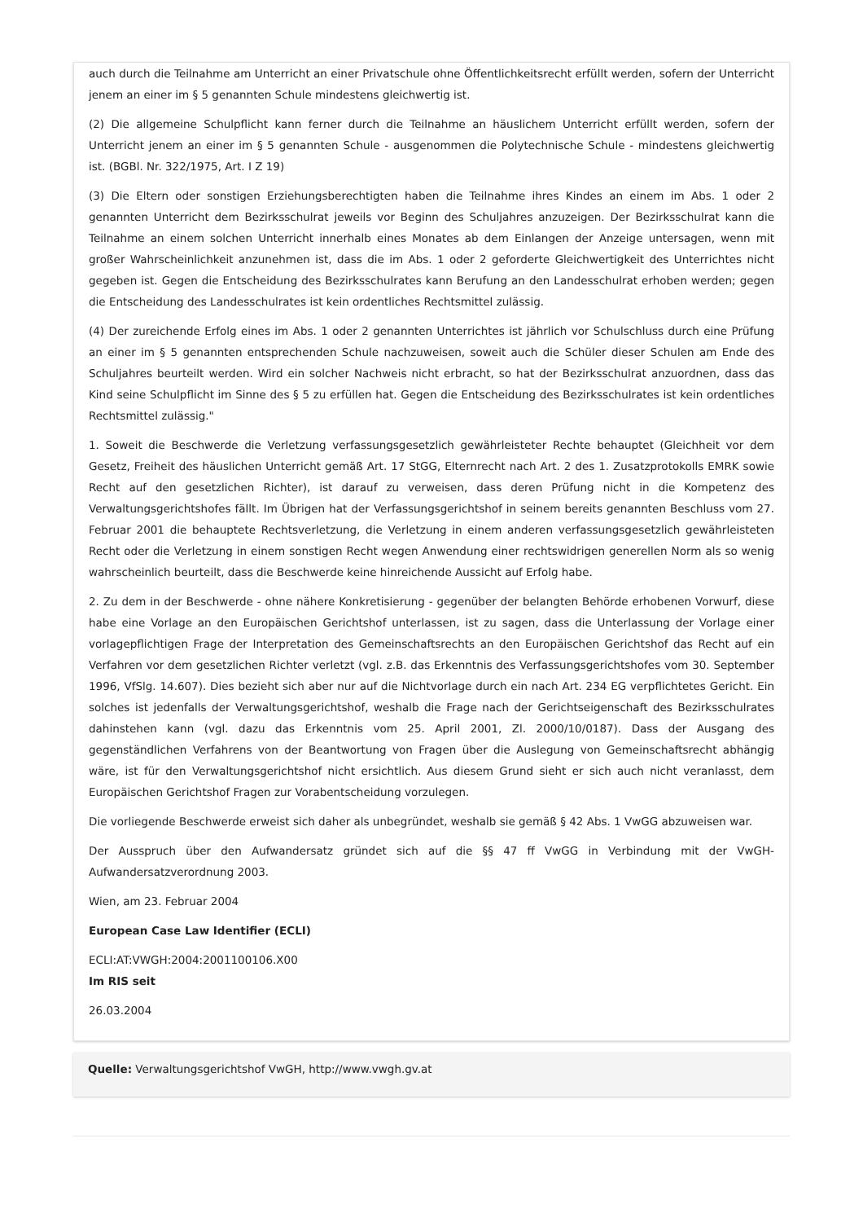auch durch die Teilnahme am Unterricht an einer Privatschule ohne Öffentlichkeitsrecht erfüllt werden, sofern der Unterricht jenem an einer im § 5 genannten Schule mindestens gleichwertig ist.
(2) Die allgemeine Schulpflicht kann ferner durch die Teilnahme an häuslichem Unterricht erfüllt werden, sofern der Unterricht jenem an einer im § 5 genannten Schule - ausgenommen die Polytechnische Schule - mindestens gleichwertig ist. (BGBl. Nr. 322/1975, Art. I Z 19)
(3) Die Eltern oder sonstigen Erziehungsberechtigten haben die Teilnahme ihres Kindes an einem im Abs. 1 oder 2 genannten Unterricht dem Bezirksschulrat jeweils vor Beginn des Schuljahres anzuzeigen. Der Bezirksschulrat kann die Teilnahme an einem solchen Unterricht innerhalb eines Monates ab dem Einlangen der Anzeige untersagen, wenn mit großer Wahrscheinlichkeit anzunehmen ist, dass die im Abs. 1 oder 2 geforderte Gleichwertigkeit des Unterrichtes nicht gegeben ist. Gegen die Entscheidung des Bezirksschulrates kann Berufung an den Landesschulrat erhoben werden; gegen die Entscheidung des Landesschulrates ist kein ordentliches Rechtsmittel zulässig.
(4) Der zureichende Erfolg eines im Abs. 1 oder 2 genannten Unterrichtes ist jährlich vor Schulschluss durch eine Prüfung an einer im § 5 genannten entsprechenden Schule nachzuweisen, soweit auch die Schüler dieser Schulen am Ende des Schuljahres beurteilt werden. Wird ein solcher Nachweis nicht erbracht, so hat der Bezirksschulrat anzuordnen, dass das Kind seine Schulpflicht im Sinne des § 5 zu erfüllen hat. Gegen die Entscheidung des Bezirksschulrates ist kein ordentliches Rechtsmittel zulässig."
1. Soweit die Beschwerde die Verletzung verfassungsgesetzlich gewährleisteter Rechte behauptet (Gleichheit vor dem Gesetz, Freiheit des häuslichen Unterricht gemäß Art. 17 StGG, Elternrecht nach Art. 2 des 1. Zusatzprotokolls EMRK sowie Recht auf den gesetzlichen Richter), ist darauf zu verweisen, dass deren Prüfung nicht in die Kompetenz des Verwaltungsgerichtshofes fällt. Im Übrigen hat der Verfassungsgerichtshof in seinem bereits genannten Beschluss vom 27. Februar 2001 die behauptete Rechtsverletzung, die Verletzung in einem anderen verfassungsgesetzlich gewährleisteten Recht oder die Verletzung in einem sonstigen Recht wegen Anwendung einer rechtswidrigen generellen Norm als so wenig wahrscheinlich beurteilt, dass die Beschwerde keine hinreichende Aussicht auf Erfolg habe.
2. Zu dem in der Beschwerde - ohne nähere Konkretisierung - gegenüber der belangten Behörde erhobenen Vorwurf, diese habe eine Vorlage an den Europäischen Gerichtshof unterlassen, ist zu sagen, dass die Unterlassung der Vorlage einer vorlagepflichtigen Frage der Interpretation des Gemeinschaftsrechts an den Europäischen Gerichtshof das Recht auf ein Verfahren vor dem gesetzlichen Richter verletzt (vgl. z.B. das Erkenntnis des Verfassungsgerichtshofes vom 30. September 1996, VfSlg. 14.607). Dies bezieht sich aber nur auf die Nichtvorlage durch ein nach Art. 234 EG verpflichtetes Gericht. Ein solches ist jedenfalls der Verwaltungsgerichtshof, weshalb die Frage nach der Gerichtseigenschaft des Bezirksschulrates dahinstehen kann (vgl. dazu das Erkenntnis vom 25. April 2001, Zl. 2000/10/0187). Dass der Ausgang des gegenständlichen Verfahrens von der Beantwortung von Fragen über die Auslegung von Gemeinschaftsrecht abhängig wäre, ist für den Verwaltungsgerichtshof nicht ersichtlich. Aus diesem Grund sieht er sich auch nicht veranlasst, dem Europäischen Gerichtshof Fragen zur Vorabentscheidung vorzulegen.
Die vorliegende Beschwerde erweist sich daher als unbegründet, weshalb sie gemäß § 42 Abs. 1 VwGG abzuweisen war.
Der Ausspruch über den Aufwandersatz gründet sich auf die §§ 47 ff VwGG in Verbindung mit der VwGH-Aufwandersatzverordnung 2003.
Wien, am 23. Februar 2004
European Case Law Identifier (ECLI)
ECLI:AT:VWGH:2004:2001100106.X00
Im RIS seit
26.03.2004
Quelle: Verwaltungsgerichtshof VwGH, http://www.vwgh.gv.at